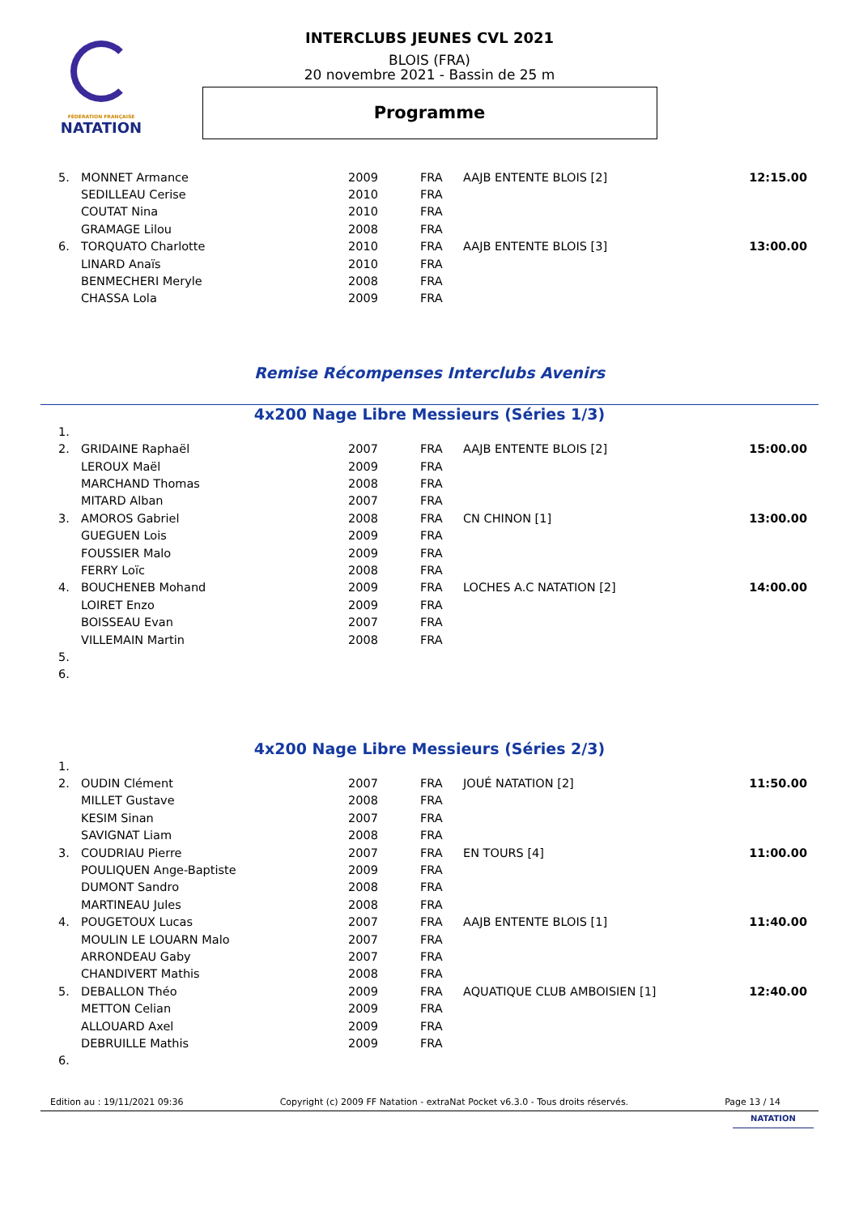FÉDÉRATION FRANÇAISE
NATATION
INTERCLUBS JEUNES CVL 2021
BLOIS (FRA)
20 novembre 2021 - Bassin de 25 m
Programme
| 5. | MONNET Armance | 2009 | FRA | AAJB ENTENTE BLOIS [2] | 12:15.00 |
| | SEDILLEAU Cerise | 2010 | FRA | | |
| | COUTAT Nina | 2010 | FRA | | |
| | GRAMAGE Lilou | 2008 | FRA | | |
| 6. | TORQUATO Charlotte | 2010 | FRA | AAJB ENTENTE BLOIS [3] | 13:00.00 |
| | LINARD Anaïs | 2010 | FRA | | |
| | BENMECHERI Meryle | 2008 | FRA | | |
| | CHASSA Lola | 2009 | FRA | | |
Remise Récompenses Interclubs Avenirs
4x200 Nage Libre Messieurs (Séries 1/3)
| 1. | | | | | |
| 2. | GRIDAINE Raphaël | 2007 | FRA | AAJB ENTENTE BLOIS [2] | 15:00.00 |
| | LEROUX Maël | 2009 | FRA | | |
| | MARCHAND Thomas | 2008 | FRA | | |
| | MITARD Alban | 2007 | FRA | | |
| 3. | AMOROS Gabriel | 2008 | FRA | CN CHINON [1] | 13:00.00 |
| | GUEGUEN Lois | 2009 | FRA | | |
| | FOUSSIER Malo | 2009 | FRA | | |
| | FERRY Loïc | 2008 | FRA | | |
| 4. | BOUCHENEB Mohand | 2009 | FRA | LOCHES A.C NATATION [2] | 14:00.00 |
| | LOIRET Enzo | 2009 | FRA | | |
| | BOISSEAU Evan | 2007 | FRA | | |
| | VILLEMAIN Martin | 2008 | FRA | | |
| 5. | | | | | |
| 6. | | | | | |
4x200 Nage Libre Messieurs (Séries 2/3)
| 1. | | | | | |
| 2. | OUDIN Clément | 2007 | FRA | JOUÉ NATATION [2] | 11:50.00 |
| | MILLET Gustave | 2008 | FRA | | |
| | KESIM Sinan | 2007 | FRA | | |
| | SAVIGNAT Liam | 2008 | FRA | | |
| 3. | COUDRIAU Pierre | 2007 | FRA | EN TOURS [4] | 11:00.00 |
| | POULIQUEN Ange-Baptiste | 2009 | FRA | | |
| | DUMONT Sandro | 2008 | FRA | | |
| | MARTINEAU Jules | 2008 | FRA | | |
| 4. | POUGETOUX Lucas | 2007 | FRA | AAJB ENTENTE BLOIS [1] | 11:40.00 |
| | MOULIN LE LOUARN Malo | 2007 | FRA | | |
| | ARRONDEAU Gaby | 2007 | FRA | | |
| | CHANDIVERT Mathis | 2008 | FRA | | |
| 5. | DEBALLON Théo | 2009 | FRA | AQUATIQUE CLUB AMBOISIEN [1] | 12:40.00 |
| | METTON Celian | 2009 | FRA | | |
| | ALLOUARD Axel | 2009 | FRA | | |
| | DEBRUILLE Mathis | 2009 | FRA | | |
| 6. | | | | | |
Edition au : 19/11/2021 09:36 Copyright (c) 2009 FF Natation - extraNat Pocket v6.3.0 - Tous droits réservés. Page 13 / 14
NATATION